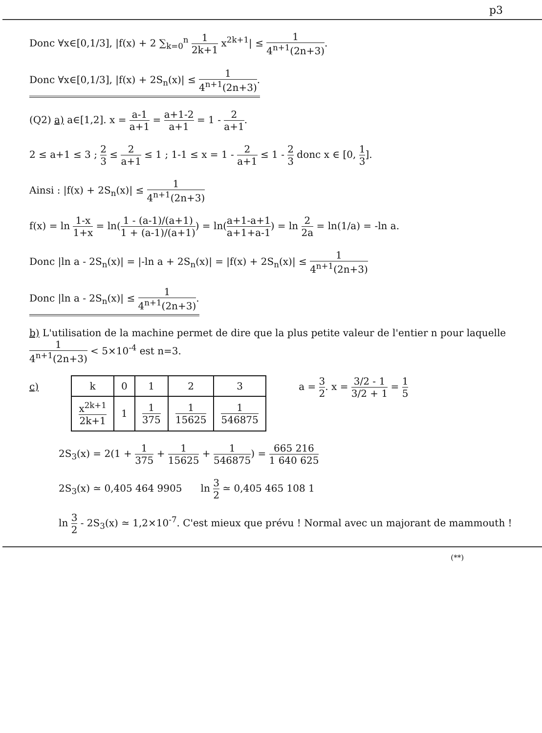p3
Donc ∀x∈[0,1/3], |f(x) + 2 ∑<sub>k=0</sub><sup>n</sup> 1 2k+1 x<sup>2k+1</sup>| ≤ 1 4<sup>n+1</sup>(2n+3).
Donc ∀x∈[0,1/3], |f(x) + 2S<sub>n</sub>(x)| ≤ 1 4<sup>n+1</sup>(2n+3).
(Q2) a) a∈[1,2]. x = a-1 a+1 = a+1-2 a+1 = 1 - 2 a+1.
2 ≤ a+1 ≤ 3 ; 2 3 ≤ 2 a+1 ≤ 1 ; 1-1 ≤ x = 1 - 2 a+1 ≤ 1 - 2 3 donc x ∈ [0, 1 3].
Ainsi : |f(x) + 2S<sub>n</sub>(x)| ≤ 1 4<sup>n+1</sup>(2n+3)
f(x) = ln 1-x 1+x = ln(1 - (a-1)/(a+1) 1 + (a-1)/(a+1)) = ln(a+1-a+1 a+1+a-1) = ln 2 2a = ln(1/a) = -ln a.
Donc |ln a - 2S<sub>n</sub>(x)| = |-ln a + 2S<sub>n</sub>(x)| = |f(x) + 2S<sub>n</sub>(x)| ≤ 1 4<sup>n+1</sup>(2n+3)
Donc |ln a - 2S<sub>n</sub>(x)| ≤ 1 4<sup>n+1</sup>(2n+3).
b) L'utilisation de la machine permet de dire que la plus petite valeur de l'entier n pour laquelle 1 4<sup>n+1</sup>(2n+3) < 5×10<sup>-4</sup> est n=3.
c)
| k | 0 | 1 | 2 | 3 |
| x<sup>2k+1</sup> 2k+1 | 1 | 1 375 | 1 15625 | 1 546875 |
a = 3 2. x = 3/2 - 1 3/2 + 1 = 1 5
2S<sub>3</sub>(x) = 2(1 + 1 375 + 1 15625 + 1 546875) = 665 216 1 640 625
2S<sub>3</sub>(x) ≃ 0,405 464 9905 ln 3 2 ≃ 0,405 465 108 1
ln 3 2 - 2S<sub>3</sub>(x) ≃ 1,2×10<sup>-7</sup>. C'est mieux que prévu ! Normal avec un majorant de mammouth !
(**)